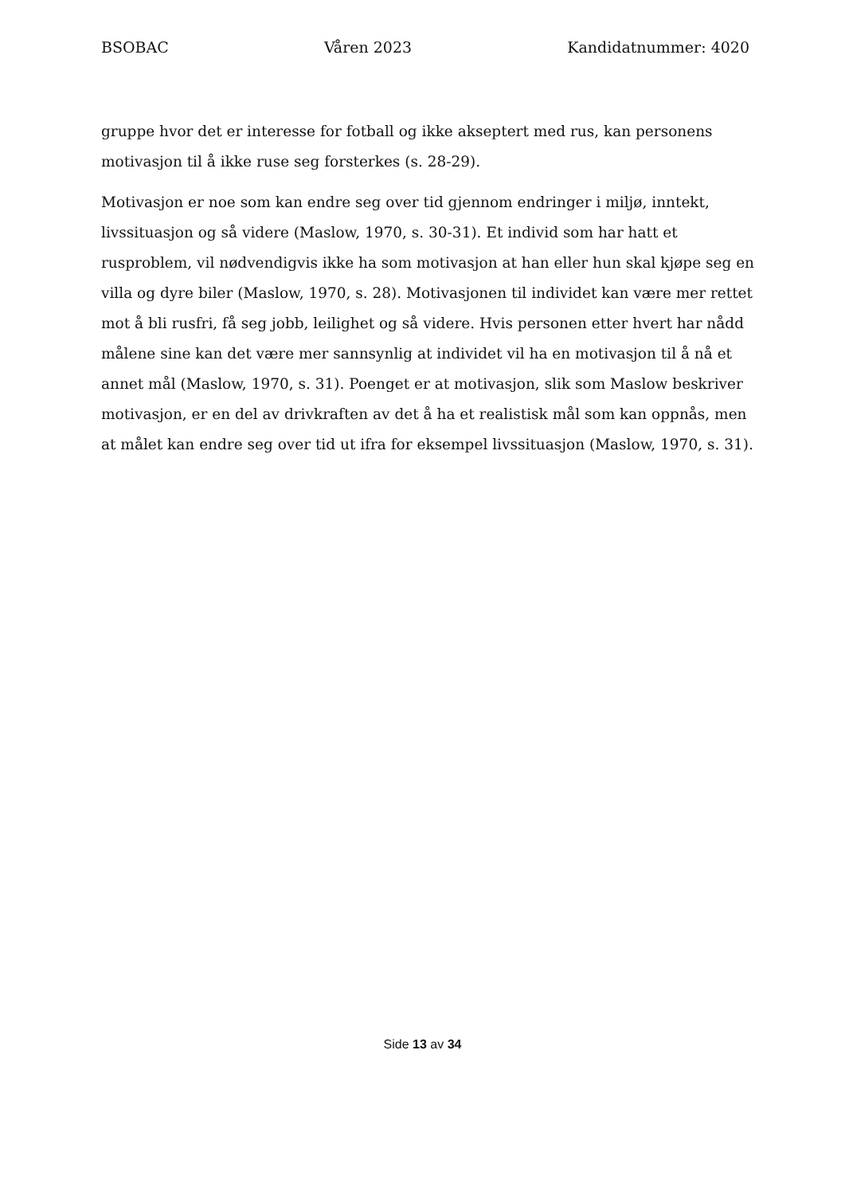BSOBAC Våren 2023 Kandidatnummer: 4020
gruppe hvor det er interesse for fotball og ikke akseptert med rus, kan personens motivasjon til å ikke ruse seg forsterkes (s. 28-29).
Motivasjon er noe som kan endre seg over tid gjennom endringer i miljø, inntekt, livssituasjon og så videre (Maslow, 1970, s. 30-31). Et individ som har hatt et rusproblem, vil nødvendigvis ikke ha som motivasjon at han eller hun skal kjøpe seg en villa og dyre biler (Maslow, 1970, s. 28). Motivasjonen til individet kan være mer rettet mot å bli rusfri, få seg jobb, leilighet og så videre. Hvis personen etter hvert har nådd målene sine kan det være mer sannsynlig at individet vil ha en motivasjon til å nå et annet mål (Maslow, 1970, s. 31). Poenget er at motivasjon, slik som Maslow beskriver motivasjon, er en del av drivkraften av det å ha et realistisk mål som kan oppnås, men at målet kan endre seg over tid ut ifra for eksempel livssituasjon (Maslow, 1970, s. 31).
Side 13 av 34